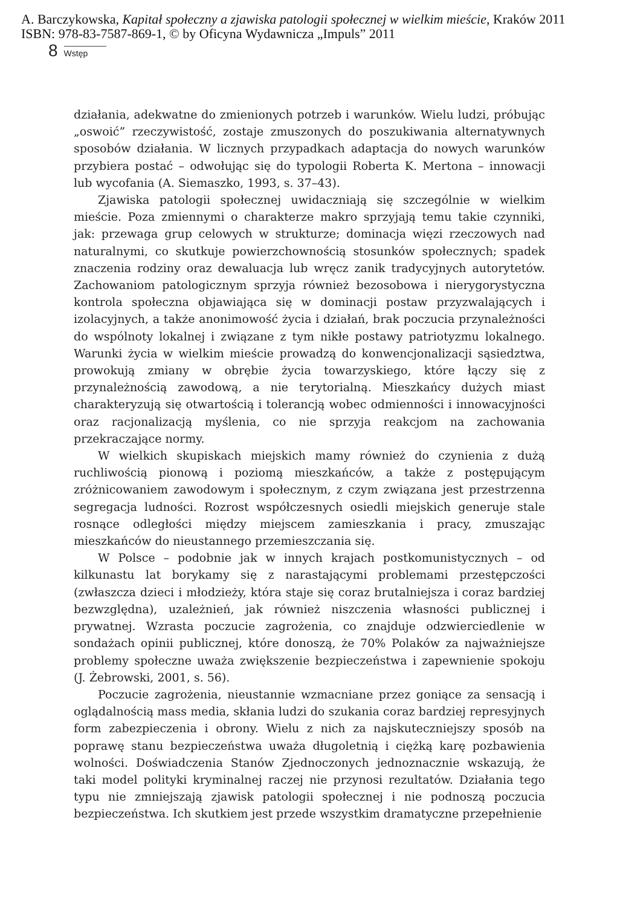A. Barczykowska, Kapitał społeczny a zjawiska patologii społecznej w wielkim mieście, Kraków 2011
ISBN: 978-83-7587-869-1, © by Oficyna Wydawnicza „Impuls” 2011
8 Wstęp
działania, adekwatne do zmienionych potrzeb i warunków. Wielu ludzi, próbując „oswoić” rzeczywistość, zostaje zmuszonych do poszukiwania alternatywnych sposobów działania. W licznych przypadkach adaptacja do nowych warunków przybiera postać – odwołując się do typologii Roberta K. Mertona – innowacji lub wycofania (A. Siemaszko, 1993, s. 37–43).
Zjawiska patologii społecznej uwidaczniają się szczególnie w wielkim mieście. Poza zmiennymi o charakterze makro sprzyjają temu takie czynniki, jak: przewaga grup celowych w strukturze; dominacja więzi rzeczowych nad naturalnymi, co skutkuje powierzchownością stosunków społecznych; spadek znaczenia rodziny oraz dewaluacja lub wręcz zanik tradycyjnych autorytetów. Zachowaniom patologicznym sprzyja również bezosobowa i nierygorystyczna kontrola społeczna objawiająca się w dominacji postaw przyzwalających i izolacyjnych, a także anonimowość życia i działań, brak poczucia przynależności do wspólnoty lokalnej i związane z tym nikłe postawy patriotyzmu lokalnego. Warunki życia w wielkim mieście prowadzą do konwencjonalizacji sąsiedztwa, prowokują zmiany w obrębie życia towarzyskiego, które łączy się z przynależnością zawodową, a nie terytorialną. Mieszkańcy dużych miast charakteryzują się otwartością i tolerancją wobec odmienności i innowacyjności oraz racjonalizacją myślenia, co nie sprzyja reakcjom na zachowania przekraczające normy.
W wielkich skupiskach miejskich mamy również do czynienia z dużą ruchliwością pionową i poziomą mieszkańców, a także z postępującym zróżnicowaniem zawodowym i społecznym, z czym związana jest przestrzenna segregacja ludności. Rozrost współczesnych osiedli miejskich generuje stale rosnące odległości między miejscem zamieszkania i pracy, zmuszając mieszkańców do nieustannego przemieszczania się.
W Polsce – podobnie jak w innych krajach postkomunistycznych – od kilkunastu lat borykamy się z narastającymi problemami przestępczości (zwłaszcza dzieci i młodzieży, która staje się coraz brutalniejsza i coraz bardziej bezwzględna), uzależnień, jak również niszczenia własności publicznej i prywatnej. Wzrasta poczucie zagrożenia, co znajduje odzwierciedlenie w sondażach opinii publicznej, które donoszą, że 70% Polaków za najważniejsze problemy społeczne uważa zwiększenie bezpieczeństwa i zapewnienie spokoju (J. Żebrowski, 2001, s. 56).
Poczucie zagrożenia, nieustannie wzmacniane przez goniące za sensacją i oglądalnością mass media, skłania ludzi do szukania coraz bardziej represyjnych form zabezpieczenia i obrony. Wielu z nich za najskuteczniejszy sposób na poprawę stanu bezpieczeństwa uważa długoletnią i ciężką karę pozbawienia wolności. Doświadczenia Stanów Zjednoczonych jednoznacznie wskazują, że taki model polityki kryminalnej raczej nie przynosi rezultatów. Działania tego typu nie zmniejszają zjawisk patologii społecznej i nie podnoszą poczucia bezpieczeństwa. Ich skutkiem jest przede wszystkim dramatyczne przepełnienie